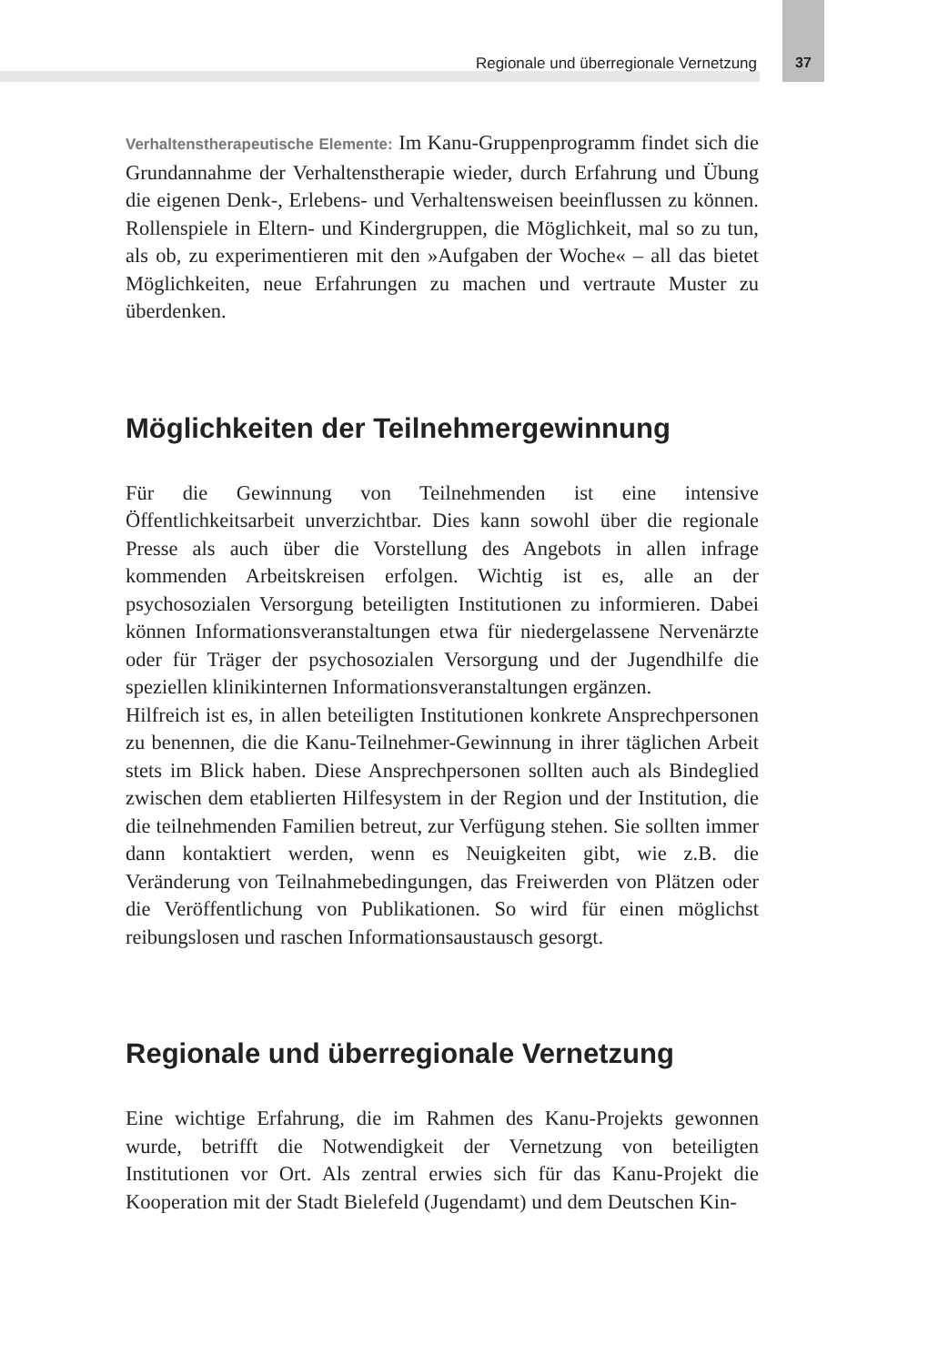Regionale und überregionale Vernetzung 37
Verhaltenstherapeutische Elemente: Im Kanu-Gruppenprogramm findet sich die Grundannahme der Verhaltenstherapie wieder, durch Erfahrung und Übung die eigenen Denk-, Erlebens- und Verhaltensweisen beeinflussen zu können. Rollenspiele in Eltern- und Kindergruppen, die Möglichkeit, mal so zu tun, als ob, zu experimentieren mit den »Aufgaben der Woche« – all das bietet Möglichkeiten, neue Erfahrungen zu machen und vertraute Muster zu überdenken.
Möglichkeiten der Teilnehmergewinnung
Für die Gewinnung von Teilnehmenden ist eine intensive Öffentlichkeitsarbeit unverzichtbar. Dies kann sowohl über die regionale Presse als auch über die Vorstellung des Angebots in allen infrage kommenden Arbeitskreisen erfolgen. Wichtig ist es, alle an der psychosozialen Versorgung beteiligten Institutionen zu informieren. Dabei können Informationsveranstaltungen etwa für niedergelassene Nervenärzte oder für Träger der psychosozialen Versorgung und der Jugendhilfe die speziellen klinikinternen Informationsveranstaltungen ergänzen.
Hilfreich ist es, in allen beteiligten Institutionen konkrete Ansprechpersonen zu benennen, die die Kanu-Teilnehmer-Gewinnung in ihrer täglichen Arbeit stets im Blick haben. Diese Ansprechpersonen sollten auch als Bindeglied zwischen dem etablierten Hilfesystem in der Region und der Institution, die die teilnehmenden Familien betreut, zur Verfügung stehen. Sie sollten immer dann kontaktiert werden, wenn es Neuigkeiten gibt, wie z.B. die Veränderung von Teilnahmebedingungen, das Freiwerden von Plätzen oder die Veröffentlichung von Publikationen. So wird für einen möglichst reibungslosen und raschen Informationsaustausch gesorgt.
Regionale und überregionale Vernetzung
Eine wichtige Erfahrung, die im Rahmen des Kanu-Projekts gewonnen wurde, betrifft die Notwendigkeit der Vernetzung von beteiligten Institutionen vor Ort. Als zentral erwies sich für das Kanu-Projekt die Kooperation mit der Stadt Bielefeld (Jugendamt) und dem Deutschen Kin-